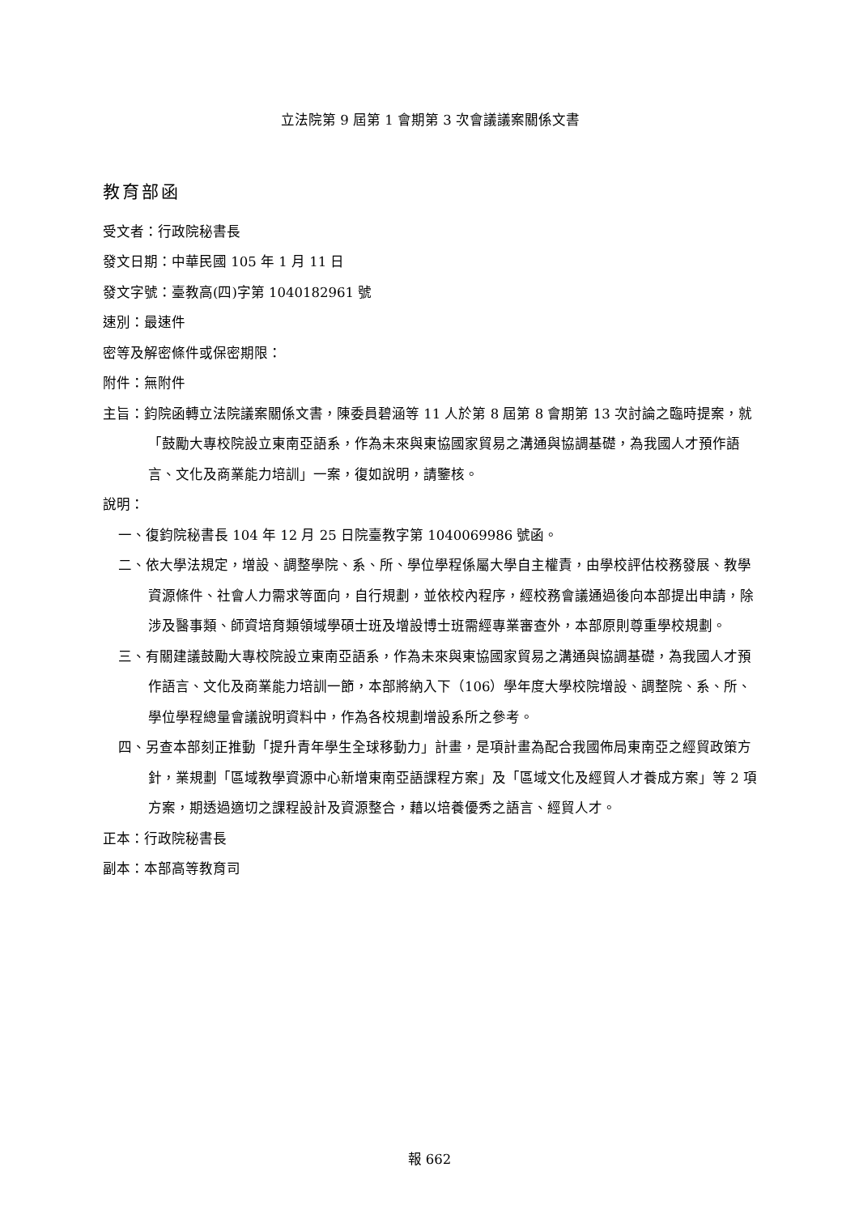立法院第 9 屆第 1 會期第 3 次會議議案關係文書
教育部函
受文者：行政院秘書長
發文日期：中華民國 105 年 1 月 11 日
發文字號：臺教高(四)字第 1040182961 號
速別：最速件
密等及解密條件或保密期限：
附件：無附件
主旨：鈞院函轉立法院議案關係文書，陳委員碧涵等 11 人於第 8 屆第 8 會期第 13 次討論之臨時提案，就「鼓勵大專校院設立東南亞語系，作為未來與東協國家貿易之溝通與協調基礎，為我國人才預作語言、文化及商業能力培訓」一案，復如說明，請鑒核。
說明：
一、復鈞院秘書長 104 年 12 月 25 日院臺教字第 1040069986 號函。
二、依大學法規定，增設、調整學院、系、所、學位學程係屬大學自主權責，由學校評估校務發展、教學資源條件、社會人力需求等面向，自行規劃，並依校內程序，經校務會議通過後向本部提出申請，除涉及醫事類、師資培育類領域學碩士班及增設博士班需經專業審查外，本部原則尊重學校規劃。
三、有關建議鼓勵大專校院設立東南亞語系，作為未來與東協國家貿易之溝通與協調基礎，為我國人才預作語言、文化及商業能力培訓一節，本部將納入下（106）學年度大學校院增設、調整院、系、所、學位學程總量會議說明資料中，作為各校規劃增設系所之參考。
四、另查本部刻正推動「提升青年學生全球移動力」計畫，是項計畫為配合我國佈局東南亞之經貿政策方針，業規劃「區域教學資源中心新增東南亞語課程方案」及「區域文化及經貿人才養成方案」等 2 項方案，期透過適切之課程設計及資源整合，藉以培養優秀之語言、經貿人才。
正本：行政院秘書長
副本：本部高等教育司
報 662